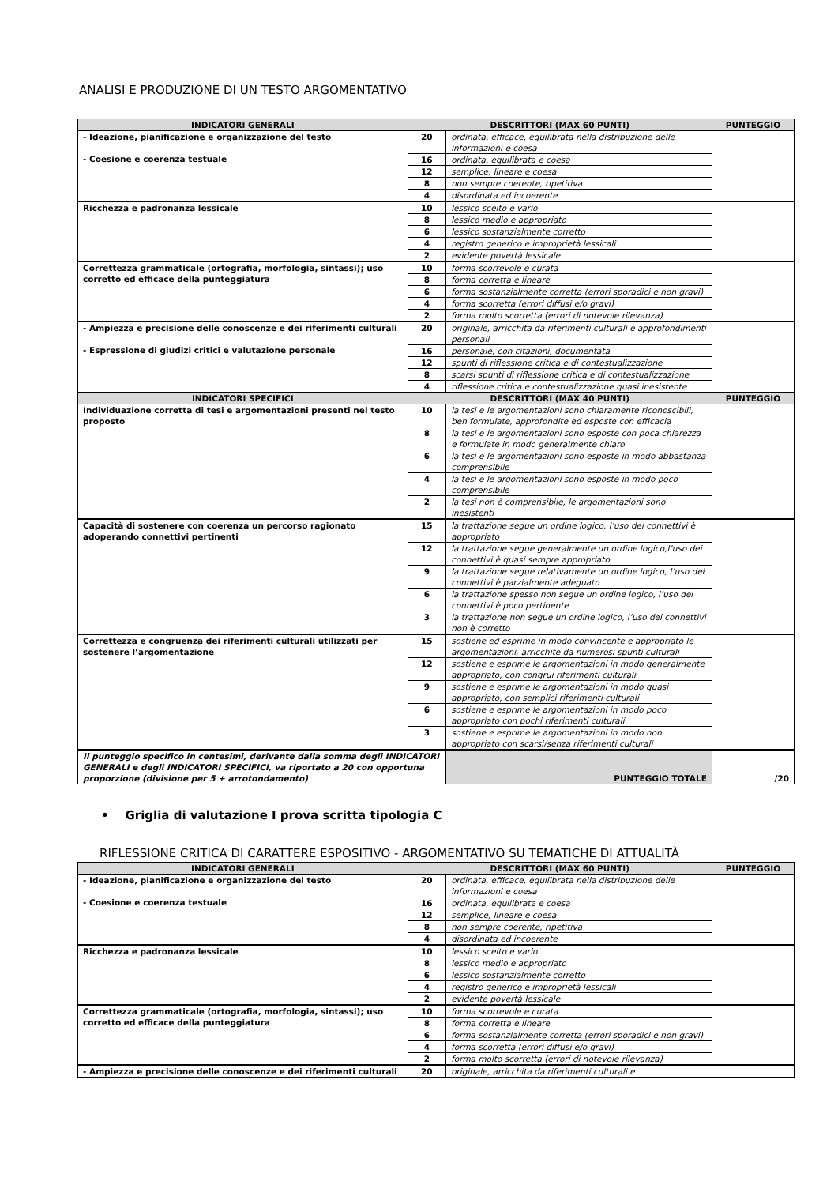ANALISI E PRODUZIONE DI UN TESTO ARGOMENTATIVO
| INDICATORI GENERALI | DESCRITTORI (MAX 60 PUNTI) | | PUNTEGGIO |
| --- | --- | --- | --- |
| - Ideazione, pianificazione e organizzazione del testo - Coesione e coerenza testuale | 20 | ordinata, efficace, equilibrata nella distribuzione delle informazioni e coesa | |
| | 16 | ordinata, equilibrata e coesa | |
| | 12 | semplice, lineare e coesa | |
| | 8 | non sempre coerente, ripetitiva | |
| | 4 | disordinata ed incoerente | |
| Ricchezza e padronanza lessicale | 10 | lessico scelto e vario | |
| | 8 | lessico medio e appropriato | |
| | 6 | lessico sostanzialmente corretto | |
| | 4 | registro generico e improprietà lessicali | |
| | 2 | evidente povertà lessicale | |
| Correttezza grammaticale (ortografia, morfologia, sintassi); uso corretto ed efficace della punteggiatura | 10 | forma scorrevole e curata | |
| | 8 | forma corretta e lineare | |
| | 6 | forma sostanzialmente corretta (errori sporadici e non gravi) | |
| | 4 | forma scorretta (errori diffusi e/o gravi) | |
| | 2 | forma molto scorretta (errori di notevole rilevanza) | |
| - Ampiezza e precisione delle conoscenze e dei riferimenti culturali - Espressione di giudizi critici e valutazione personale | 20 | originale, arricchita da riferimenti culturali e approfondimenti personali | |
| | 16 | personale, con citazioni, documentata | |
| | 12 | spunti di riflessione critica e di contestualizzazione | |
| | 8 | scarsi spunti di riflessione critica e di contestualizzazione | |
| | 4 | riflessione critica e contestualizzazione quasi inesistente | |
| INDICATORI SPECIFICI | DESCRITTORI (MAX 40 PUNTI) | | PUNTEGGIO |
| Individuazione corretta di tesi e argomentazioni presenti nel testo proposto | 10 | la tesi e le argomentazioni sono chiaramente riconoscibili, ben formulate, approfondite ed esposte con efficacia | |
| | 8 | la tesi e le argomentazioni sono esposte con poca chiarezza e formulate in modo generalmente chiaro | |
| | 6 | la tesi e le argomentazioni sono esposte in modo abbastanza comprensibile | |
| | 4 | la tesi e le argomentazioni sono esposte in modo poco comprensibile | |
| | 2 | la tesi non è comprensibile, le argomentazioni sono inesistenti | |
| Capacità di sostenere con coerenza un percorso ragionato adoperando connettivi pertinenti | 15 | la trattazione segue un ordine logico, l’uso dei connettivi è appropriato | |
| | 12 | la trattazione segue generalmente un ordine logico,l’uso dei connettivi è quasi sempre appropriato | |
| | 9 | la trattazione segue relativamente un ordine logico, l’uso dei connettivi è parzialmente adeguato | |
| | 6 | la trattazione spesso non segue un ordine logico, l’uso dei connettivi è poco pertinente | |
| | 3 | la trattazione non segue un ordine logico, l’uso dei connettivi non è corretto | |
| Correttezza e congruenza dei riferimenti culturali utilizzati per sostenere l’argomentazione | 15 | sostiene ed esprime in modo convincente e appropriato le argomentazioni, arricchite da numerosi spunti culturali | |
| | 12 | sostiene e esprime le argomentazioni in modo generalmente appropriato, con congrui riferimenti culturali | |
| | 9 | sostiene e esprime le argomentazioni in modo quasi appropriato, con semplici riferimenti culturali | |
| | 6 | sostiene e esprime le argomentazioni in modo poco appropriato con pochi riferimenti culturali | |
| | 3 | sostiene e esprime le argomentazioni in modo non appropriato con scarsi/senza riferimenti culturali | |
| Il punteggio specifico in centesimi, derivante dalla somma degli INDICATORI GENERALI e degli INDICATORI SPECIFICI, va riportato a 20 con opportuna proporzione (divisione per 5 + arrotondamento) | | PUNTEGGIO TOTALE | /20 |
• Griglia di valutazione I prova scritta tipologia C
RIFLESSIONE CRITICA DI CARATTERE ESPOSITIVO - ARGOMENTATIVO SU TEMATICHE DI ATTUALITÀ
| INDICATORI GENERALI | DESCRITTORI (MAX 60 PUNTI) | | PUNTEGGIO |
| --- | --- | --- | --- |
| - Ideazione, pianificazione e organizzazione del testo - Coesione e coerenza testuale | 20 | ordinata, efficace, equilibrata nella distribuzione delle informazioni e coesa | |
| | 16 | ordinata, equilibrata e coesa | |
| | 12 | semplice, lineare e coesa | |
| | 8 | non sempre coerente, ripetitiva | |
| | 4 | disordinata ed incoerente | |
| Ricchezza e padronanza lessicale | 10 | lessico scelto e vario | |
| | 8 | lessico medio e appropriato | |
| | 6 | lessico sostanzialmente corretto | |
| | 4 | registro generico e improprietà lessicali | |
| | 2 | evidente povertà lessicale | |
| Correttezza grammaticale (ortografia, morfologia, sintassi); uso corretto ed efficace della punteggiatura | 10 | forma scorrevole e curata | |
| | 8 | forma corretta e lineare | |
| | 6 | forma sostanzialmente corretta (errori sporadici e non gravi) | |
| | 4 | forma scorretta (errori diffusi e/o gravi) | |
| | 2 | forma molto scorretta (errori di notevole rilevanza) | |
| - Ampiezza e precisione delle conoscenze e dei riferimenti culturali | 20 | originale, arricchita da riferimenti culturali e | |